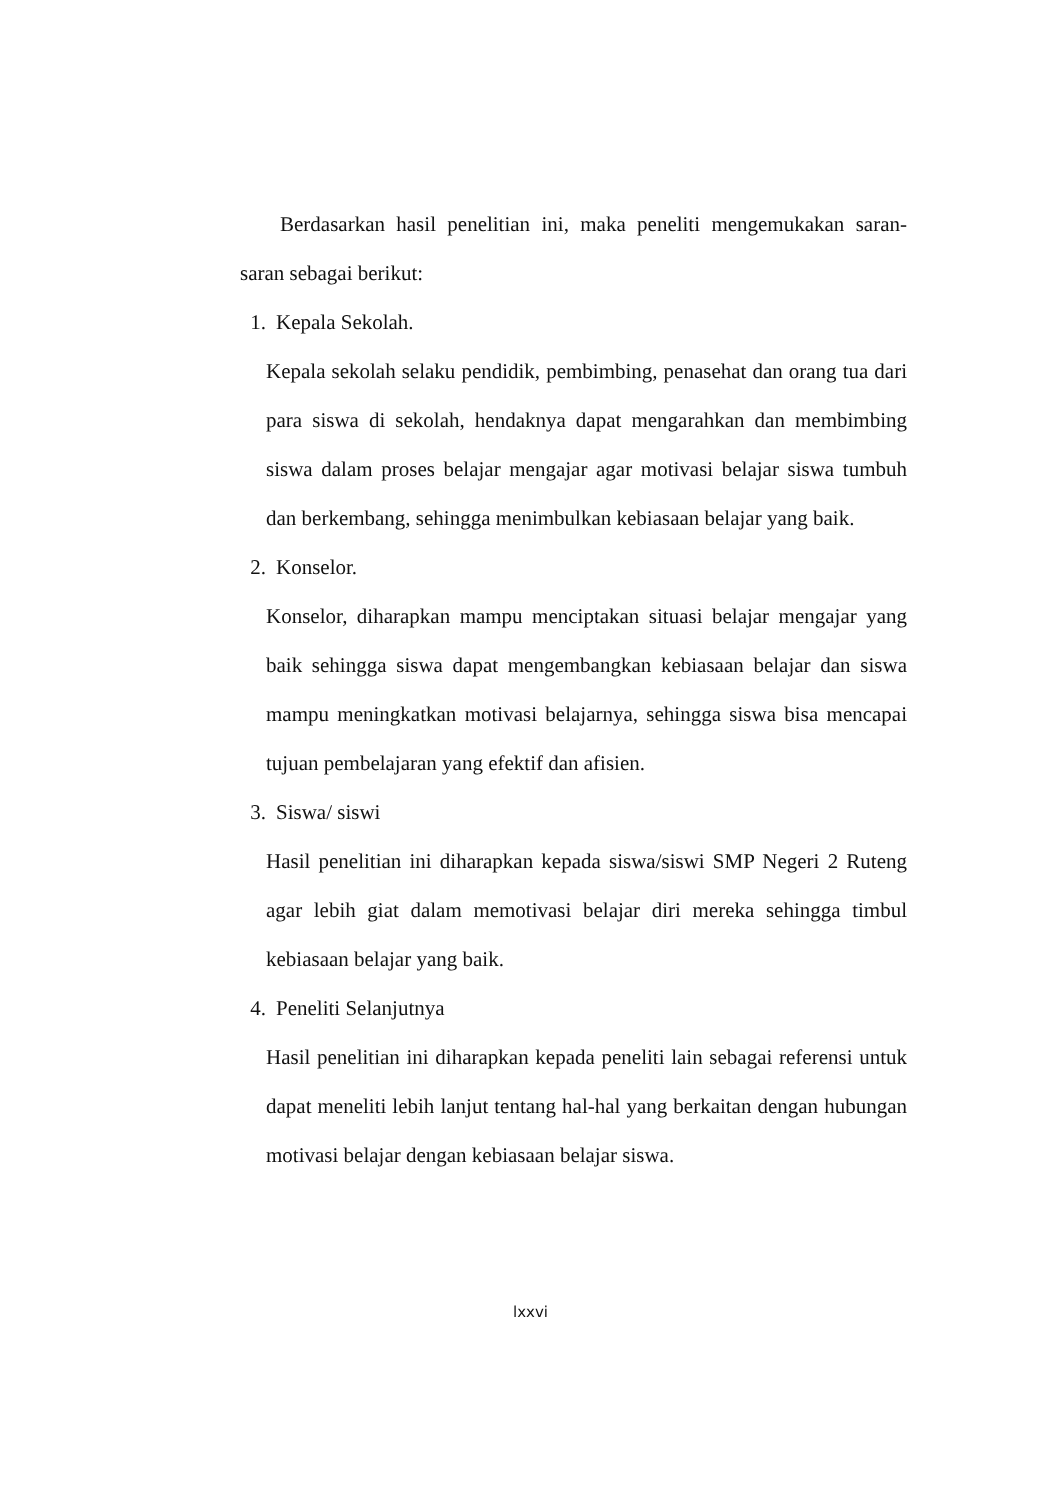Berdasarkan hasil penelitian ini, maka peneliti mengemukakan saran-saran sebagai berikut:
1. Kepala Sekolah.
Kepala sekolah selaku pendidik, pembimbing, penasehat dan orang tua dari para siswa di sekolah, hendaknya dapat mengarahkan dan membimbing siswa dalam proses belajar mengajar agar motivasi belajar siswa tumbuh dan berkembang, sehingga menimbulkan kebiasaan belajar yang baik.
2. Konselor.
Konselor, diharapkan mampu menciptakan situasi belajar mengajar yang baik sehingga siswa dapat mengembangkan kebiasaan belajar dan siswa mampu meningkatkan motivasi belajarnya, sehingga siswa bisa mencapai tujuan pembelajaran yang efektif dan afisien.
3. Siswa/ siswi
Hasil penelitian ini diharapkan kepada siswa/siswi SMP Negeri 2 Ruteng agar lebih giat dalam memotivasi belajar diri mereka sehingga timbul kebiasaan belajar yang baik.
4. Peneliti Selanjutnya
Hasil penelitian ini diharapkan kepada peneliti lain sebagai referensi untuk dapat meneliti lebih lanjut tentang hal-hal yang berkaitan dengan hubungan motivasi belajar dengan kebiasaan belajar siswa.
lxxvi